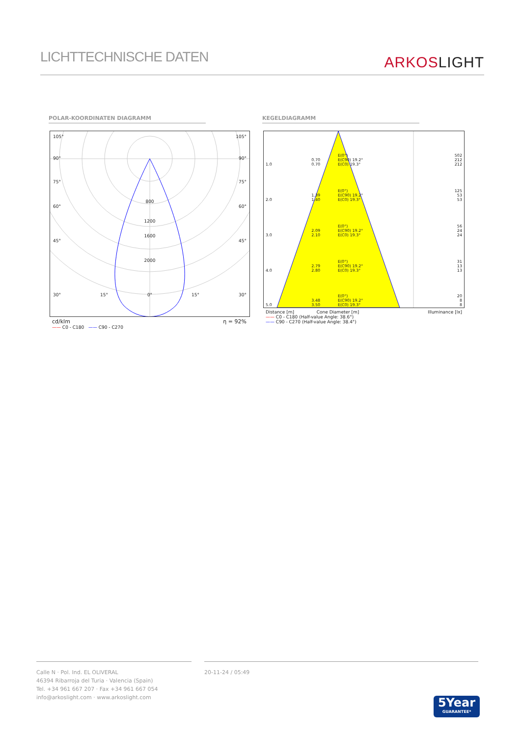LICHTTECHNISCHE DATEN
ARKOSLIGHT
POLAR-KOORDINATEN DIAGRAMM KEGELDIAGRAMM
105° 105°
90° 90°
75° 75°
800
60° 60°
1200
1600
45° 45°
2000
30° 15° 0° 15° 30°
cd/klm η = 92%
—— C0 - C180 —— C90 - C270
| 1.0 | 0.70 0.70 | E(0°) E(C90) 19.2° E(C0) 19.3° | 502 212 212 |
| 2.0 | 1.39 1.40 | E(0°) E(C90) 19.2° E(C0) 19.3° | 125 53 53 |
| 3.0 | 2.09 2.10 | E(0°) E(C90) 19.2° E(C0) 19.3° | 56 24 24 |
| 4.0 | 2.79 2.80 | E(0°) E(C90) 19.2° E(C0) 19.3° | 31 13 13 |
| 5.0 | 3.48 3.50 | E(0°) E(C90) 19.2° E(C0) 19.3° | 20 8 8 |
Distance [m] Cone Diameter [m] Illuminance [lx]
—— C0 - C180 (Half-value Angle: 38.6°)
—— C90 - C270 (Half-value Angle: 38.4°)
Calle N · Pol. Ind. EL OLIVERAL
46394 Ribarroja del Turia · Valencia (Spain)
Tel. +34 961 667 207 · Fax +34 961 667 054
info@arkoslight.com · www.arkoslight.com
20-11-24 / 05:49
5Year
GUARANTEE*